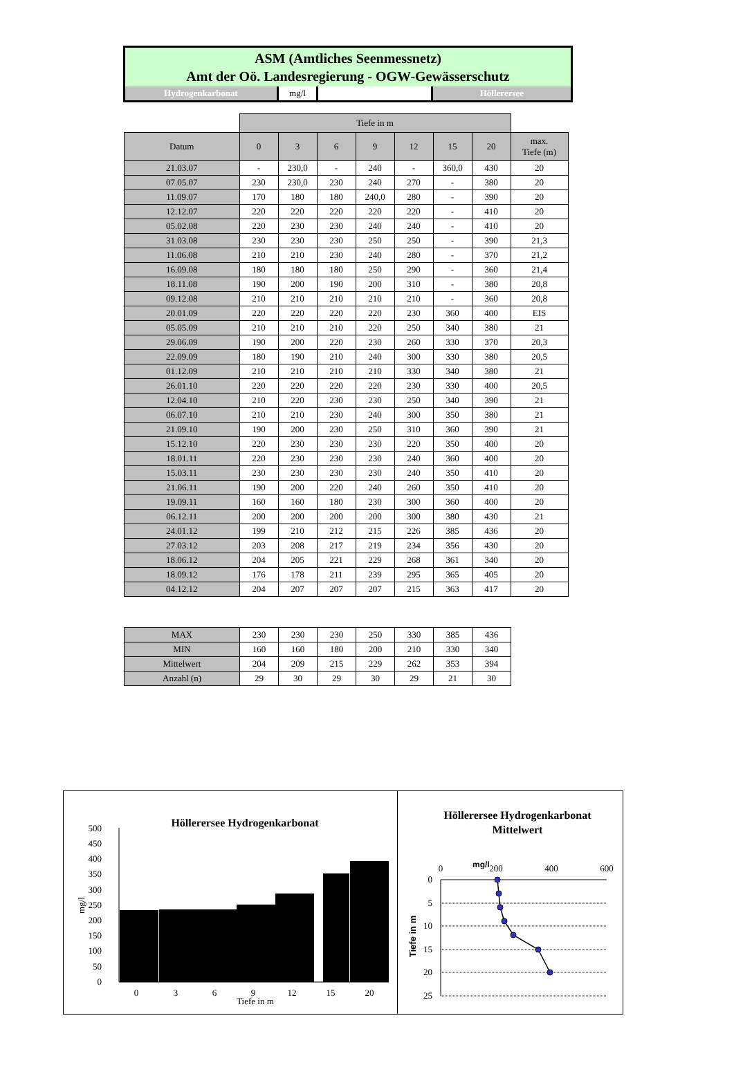ASM (Amtliches Seenmessnetz)
Amt der Oö. Landesregierung - OGW-Gewässerschutz
Hydrogenkarbonat mg/l Höllerersee
| | Tiefe in m | | | | | | | |
| --- | --- | --- | --- | --- | --- | --- | --- | --- |
| Datum | 0 | 3 | 6 | 9 | 12 | 15 | 20 | max. Tiefe (m) |
| 21.03.07 | - | 230,0 | - | 240 | - | 360,0 | 430 | 20 |
| 07.05.07 | 230 | 230,0 | 230 | 240 | 270 | - | 380 | 20 |
| 11.09.07 | 170 | 180 | 180 | 240,0 | 280 | - | 390 | 20 |
| 12.12.07 | 220 | 220 | 220 | 220 | 220 | - | 410 | 20 |
| 05.02.08 | 220 | 230 | 230 | 240 | 240 | - | 410 | 20 |
| 31.03.08 | 230 | 230 | 230 | 250 | 250 | - | 390 | 21,3 |
| 11.06.08 | 210 | 210 | 230 | 240 | 280 | - | 370 | 21,2 |
| 16.09.08 | 180 | 180 | 180 | 250 | 290 | - | 360 | 21,4 |
| 18.11.08 | 190 | 200 | 190 | 200 | 310 | - | 380 | 20,8 |
| 09.12.08 | 210 | 210 | 210 | 210 | 210 | - | 360 | 20,8 |
| 20.01.09 | 220 | 220 | 220 | 220 | 230 | 360 | 400 | EIS |
| 05.05.09 | 210 | 210 | 210 | 220 | 250 | 340 | 380 | 21 |
| 29.06.09 | 190 | 200 | 220 | 230 | 260 | 330 | 370 | 20,3 |
| 22.09.09 | 180 | 190 | 210 | 240 | 300 | 330 | 380 | 20,5 |
| 01.12.09 | 210 | 210 | 210 | 210 | 330 | 340 | 380 | 21 |
| 26.01.10 | 220 | 220 | 220 | 220 | 230 | 330 | 400 | 20,5 |
| 12.04.10 | 210 | 220 | 230 | 230 | 250 | 340 | 390 | 21 |
| 06.07.10 | 210 | 210 | 230 | 240 | 300 | 350 | 380 | 21 |
| 21.09.10 | 190 | 200 | 230 | 250 | 310 | 360 | 390 | 21 |
| 15.12.10 | 220 | 230 | 230 | 230 | 220 | 350 | 400 | 20 |
| 18.01.11 | 220 | 230 | 230 | 230 | 240 | 360 | 400 | 20 |
| 15.03.11 | 230 | 230 | 230 | 230 | 240 | 350 | 410 | 20 |
| 21.06.11 | 190 | 200 | 220 | 240 | 260 | 350 | 410 | 20 |
| 19.09.11 | 160 | 160 | 180 | 230 | 300 | 360 | 400 | 20 |
| 06.12.11 | 200 | 200 | 200 | 200 | 300 | 380 | 430 | 21 |
| 24.01.12 | 199 | 210 | 212 | 215 | 226 | 385 | 436 | 20 |
| 27.03.12 | 203 | 208 | 217 | 219 | 234 | 356 | 430 | 20 |
| 18.06.12 | 204 | 205 | 221 | 229 | 268 | 361 | 340 | 20 |
| 18.09.12 | 176 | 178 | 211 | 239 | 295 | 365 | 405 | 20 |
| 04.12.12 | 204 | 207 | 207 | 207 | 215 | 363 | 417 | 20 |
| MAX | 230 | 230 | 230 | 250 | 330 | 385 | 436 |
| MIN | 160 | 160 | 180 | 200 | 210 | 330 | 340 |
| Mittelwert | 204 | 209 | 215 | 229 | 262 | 353 | 394 |
| Anzahl (n) | 29 | 30 | 29 | 30 | 29 | 21 | 30 |
Höllerersee Hydrogenkarbonat
500
450
400
350
300
250
200
150
100
50
0
0
3
6
9
12
15
20
Tiefe in m
mg/l
Höllerersee Hydrogenkarbonat
Mittelwert
0
200
400
600
mg/l
0
5
10
15
20
25
Tiefe in m